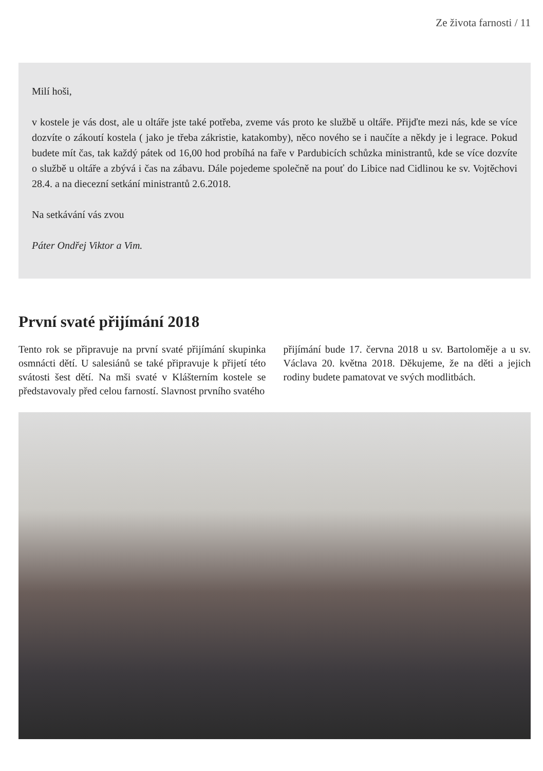Ze života farnosti / 11
Milí hoši,
v kostele je vás dost, ale u oltáře jste také potřeba, zveme vás proto ke službě u oltáře. Přijďte mezi nás, kde se více dozvíte o zákoutí kostela ( jako je třeba zákristie, katakomby), něco nového se i naučíte a někdy je i legrace. Pokud budete mít čas, tak každý pátek od 16,00 hod probíhá na faře v Pardubicích schůzka ministrantů, kde se více dozvíte o službě u oltáře a zbývá i čas na zábavu. Dále pojedeme společně na pouť do Libice nad Cidlinou ke sv. Vojtěchovi 28.4. a na diecezní setkání ministrantů 2.6.2018.
Na setkávání vás zvou
Páter Ondřej Viktor a Vim.
První svaté přijímání 2018
Tento rok se připravuje na první svaté přijímání skupinka osmnácti dětí. U salesiánů se také připravuje k přijetí této svátosti šest dětí. Na mši svaté v Klášterním kostele se představovaly před celou farností. Slavnost prvního svatého
přijímání bude 17. června 2018 u sv. Bartoloměje a u sv. Václava 20. května 2018. Děkujeme, že na děti a jejich rodiny budete pamatovat ve svých modlitbách.